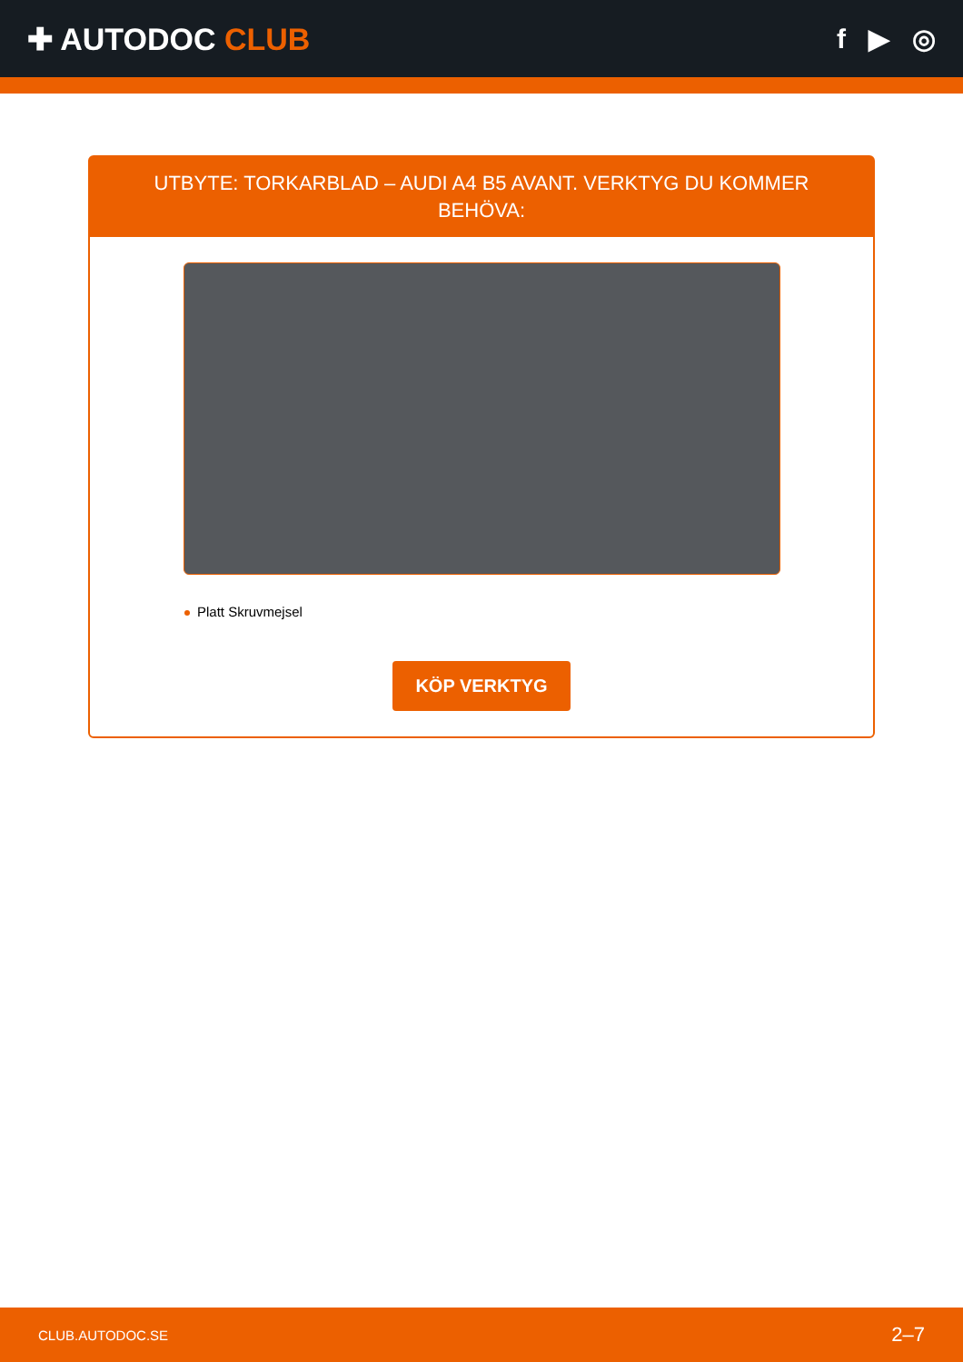✚ AUTODOC CLUB f ▶ ◎
UTBYTE: TORKARBLAD – AUDI A4 B5 AVANT. VERKTYG DU KOMMER BEHÖVA:
Platt Skruvmejsel
KÖP VERKTYG
CLUB.AUTODOC.SE 2–7